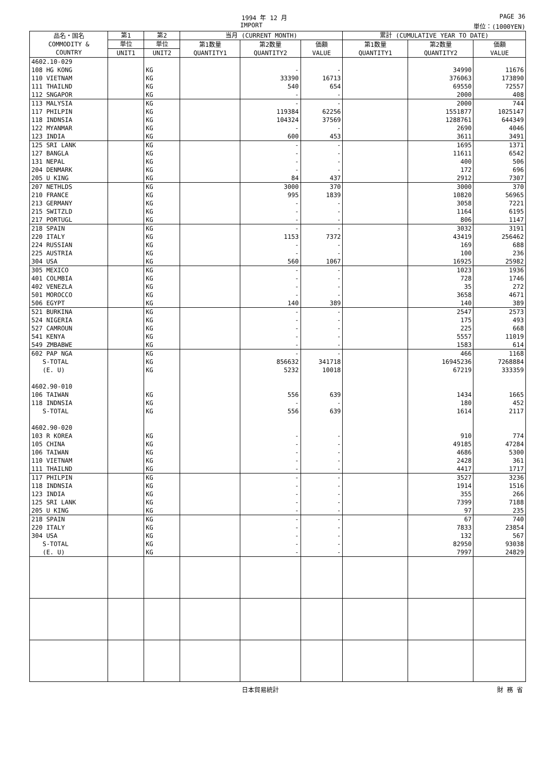1994 年 12 月 PAGE 36
IMPORT 単位：(1000YEN)
| 品名・国名 COMMODITY & COUNTRY | 第1 | 第2 | 当月 (CURRENT MONTH) | | | 累計 (CUMULATIVE YEAR TO DATE) | | |
| --- | --- | --- | --- | --- | --- | --- | --- | --- |
| | 単位 | 単位 | 第1数量 QUANTITY1 | 第2数量 QUANTITY2 | 価額 VALUE | 第1数量 QUANTITY1 | 第2数量 QUANTITY2 | 価額 VALUE |
| | UNIT1 | UNIT2 | | | | | | |
| 4602.10-029 | | | | | | | | |
| 108 HG KONG | | KG | | - | - | | 34990 | 11676 |
| 110 VIETNAM | | KG | | 33390 | 16713 | | 376063 | 173890 |
| 111 THAILND | | KG | | 540 | 654 | | 69550 | 72557 |
| 112 SNGAPOR | | KG | | - | - | | 2000 | 408 |
| 113 MALYSIA | | KG | | - | - | | 2000 | 744 |
| 117 PHILPIN | | KG | | 119384 | 62256 | | 1551877 | 1025147 |
| 118 INDNSIA | | KG | | 104324 | 37569 | | 1288761 | 644349 |
| 122 MYANMAR | | KG | | - | - | | 2690 | 4046 |
| 123 INDIA | | KG | | 600 | 453 | | 3611 | 3491 |
| 125 SRI LANK | | KG | | - | - | | 1695 | 1371 |
| 127 BANGLA | | KG | | - | - | | 11611 | 6542 |
| 131 NEPAL | | KG | | - | - | | 400 | 506 |
| 204 DENMARK | | KG | | - | - | | 172 | 696 |
| 205 U KING | | KG | | 84 | 437 | | 2912 | 7307 |
| 207 NETHLDS | | KG | | 3000 | 370 | | 3000 | 370 |
| 210 FRANCE | | KG | | 995 | 1839 | | 10820 | 56965 |
| 213 GERMANY | | KG | | - | - | | 3058 | 7221 |
| 215 SWITZLD | | KG | | - | - | | 1164 | 6195 |
| 217 PORTUGL | | KG | | - | - | | 806 | 1147 |
| 218 SPAIN | | KG | | - | - | | 3032 | 3191 |
| 220 ITALY | | KG | | 1153 | 7372 | | 43419 | 256462 |
| 224 RUSSIAN | | KG | | - | - | | 169 | 688 |
| 225 AUSTRIA | | KG | | - | - | | 100 | 236 |
| 304 USA | | KG | | 560 | 1067 | | 16925 | 25982 |
| 305 MEXICO | | KG | | - | - | | 1023 | 1936 |
| 401 COLMBIA | | KG | | - | - | | 728 | 1746 |
| 402 VENEZLA | | KG | | - | - | | 35 | 272 |
| 501 MOROCCO | | KG | | - | - | | 3658 | 4671 |
| 506 EGYPT | | KG | | 140 | 389 | | 140 | 389 |
| 521 BURKINA | | KG | | - | - | | 2547 | 2573 |
| 524 NIGERIA | | KG | | - | - | | 175 | 493 |
| 527 CAMROUN | | KG | | - | - | | 225 | 668 |
| 541 KENYA | | KG | | - | - | | 5557 | 11019 |
| 549 ZMBABWE | | KG | | - | - | | 1583 | 614 |
| 602 PAP NGA | | KG | | - | - | | 466 | 1168 |
| S-TOTAL | | KG | | 856632 | 341718 | | 16945236 | 7268884 |
| (E. U) | | KG | | 5232 | 10018 | | 67219 | 333359 |
| 4602.90-010 | | | | | | | | |
| 106 TAIWAN | | KG | | 556 | 639 | | 1434 | 1665 |
| 118 INDNSIA | | KG | | - | - | | 180 | 452 |
| S-TOTAL | | KG | | 556 | 639 | | 1614 | 2117 |
| 4602.90-020 | | | | | | | | |
| 103 R KOREA | | KG | | - | - | | 910 | 774 |
| 105 CHINA | | KG | | - | - | | 49185 | 47284 |
| 106 TAIWAN | | KG | | - | - | | 4686 | 5300 |
| 110 VIETNAM | | KG | | - | - | | 2428 | 361 |
| 111 THAILND | | KG | | - | - | | 4417 | 1717 |
| 117 PHILPIN | | KG | | - | - | | 3527 | 3236 |
| 118 INDNSIA | | KG | | - | - | | 1914 | 1516 |
| 123 INDIA | | KG | | - | - | | 355 | 266 |
| 125 SRI LANK | | KG | | - | - | | 7399 | 7188 |
| 205 U KING | | KG | | - | - | | 97 | 235 |
| 218 SPAIN | | KG | | - | - | | 67 | 740 |
| 220 ITALY | | KG | | - | - | | 7833 | 23854 |
| 304 USA | | KG | | - | - | | 132 | 567 |
| S-TOTAL | | KG | | - | - | | 82950 | 93038 |
| (E. U) | | KG | | - | - | | 7997 | 24829 |
日本貿易統計 財 務 省